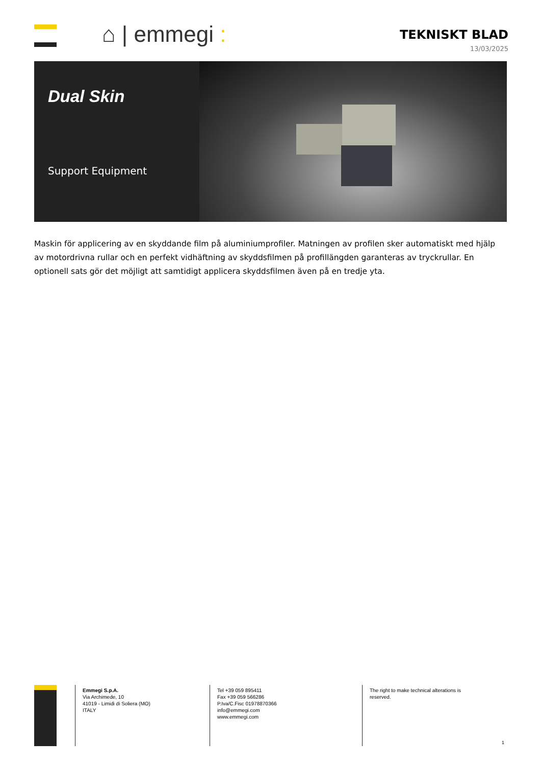⌂ | emmegi :
TEKNISKT BLAD
13/03/2025
Dual Skin
Support Equipment
Maskin för applicering av en skyddande film på aluminiumprofiler. Matningen av profilen sker automatiskt med hjälp av motordrivna rullar och en perfekt vidhäftning av skyddsfilmen på profillängden garanteras av tryckrullar. En optionell sats gör det möjligt att samtidigt applicera skyddsfilmen även på en tredje yta.
Emmegi S.p.A.
Via Archimede, 10
41019 - Limidi di Soliera (MO)
ITALY
Tel +39 059 895411
Fax +39 059 566286
P.Iva/C.Fisc 01978870366
info@emmegi.com
www.emmegi.com
The right to make technical alterations is reserved.
1